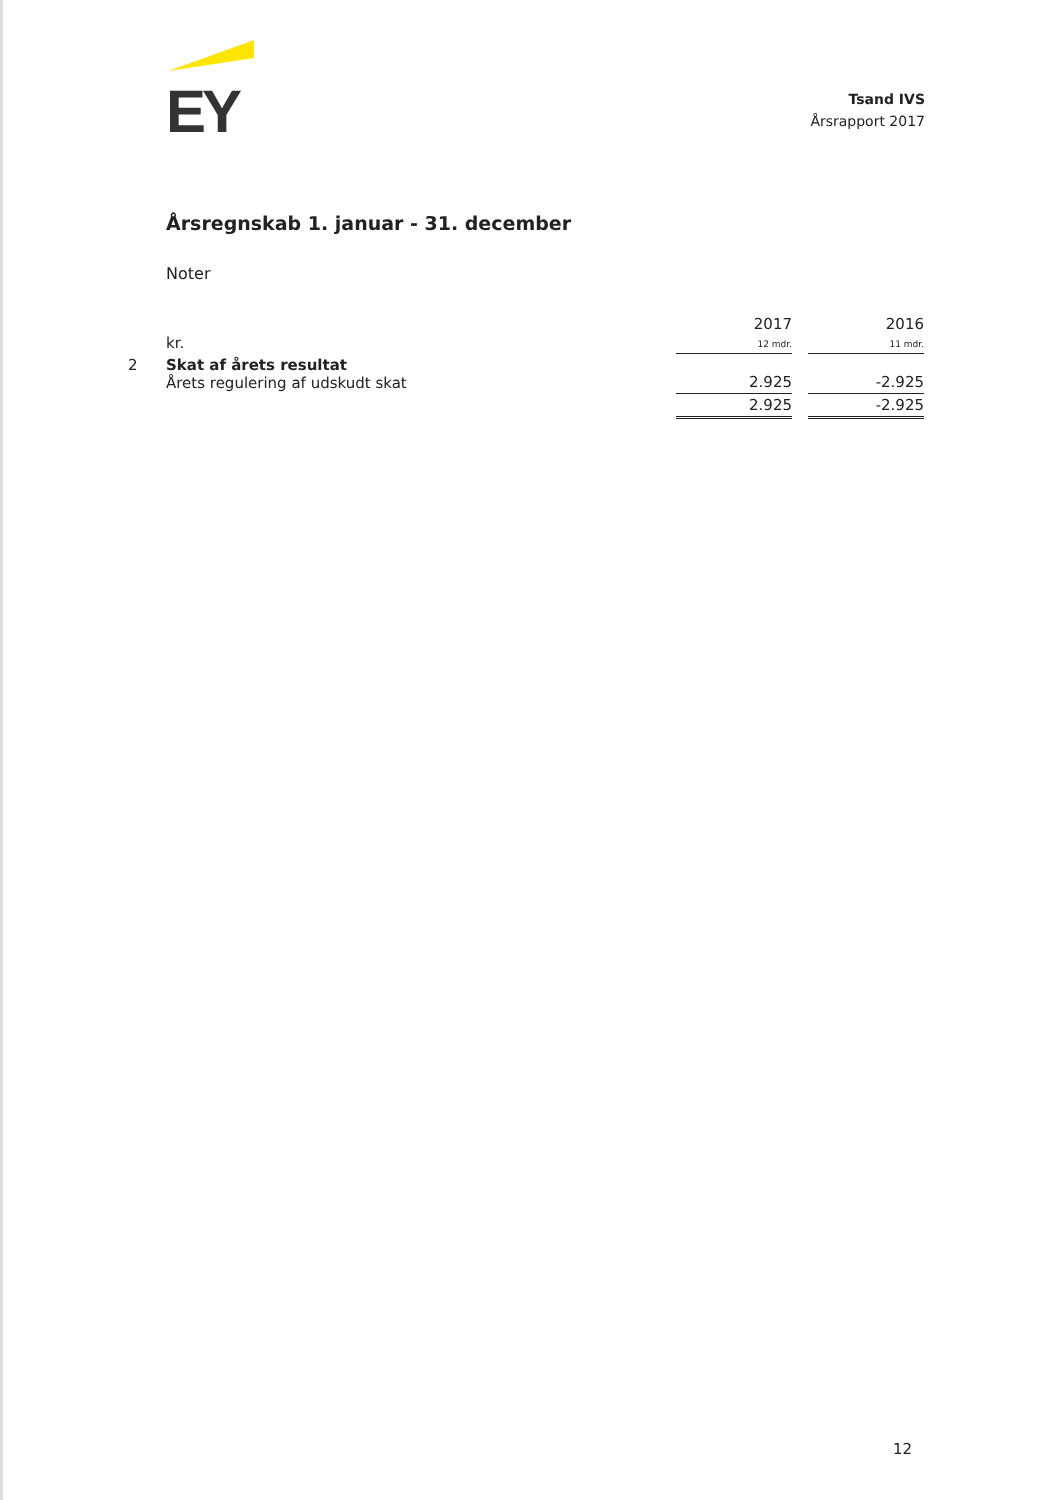EY
Tsand IVS
Årsrapport 2017
Årsregnskab 1. januar - 31. december
Noter
| | kr. | 2017 12 mdr. | | 2016 11 mdr. |
| 2 | Skat af årets resultat Årets regulering af udskudt skat | 2.925 | | -2.925 |
| | | 2.925 | | -2.925 |
12